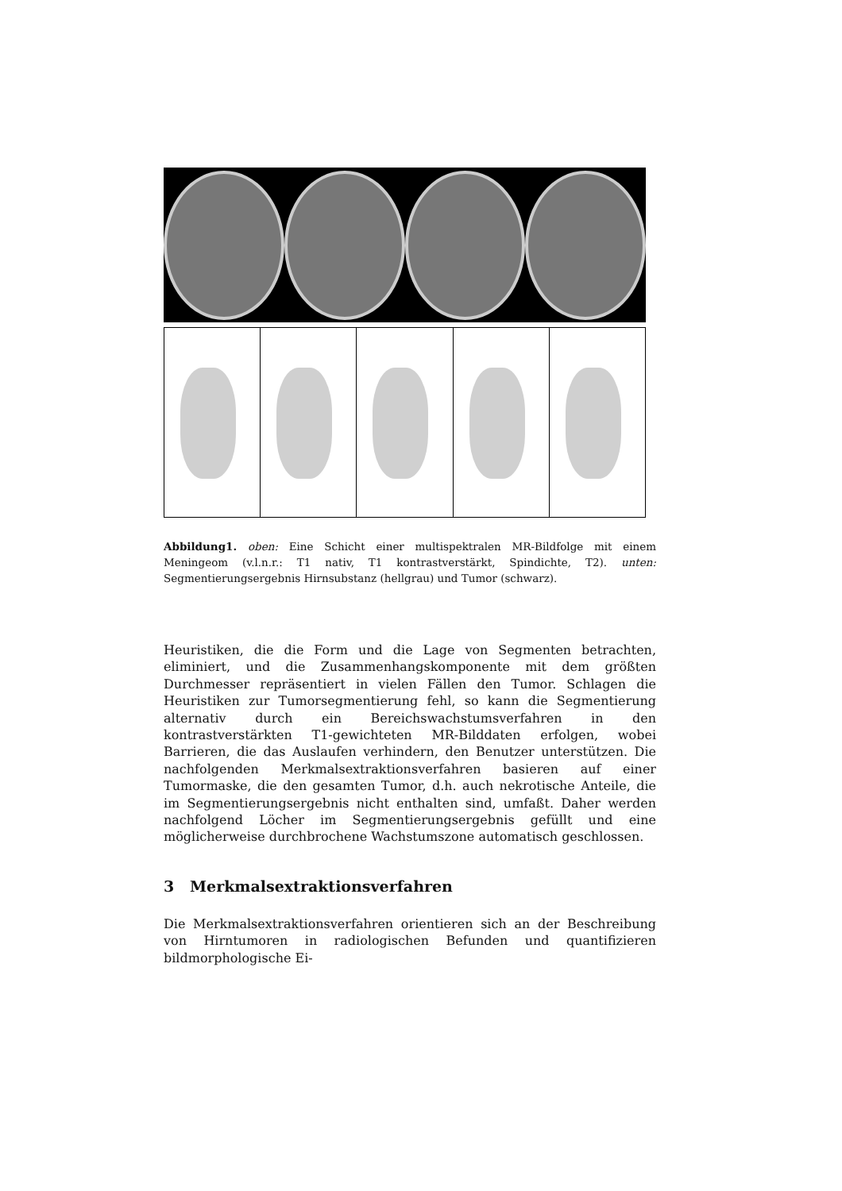Abbildung1. oben: Eine Schicht einer multispektralen MR-Bildfolge mit einem Meningeom (v.l.n.r.: T1 nativ, T1 kontrastverstärkt, Spindichte, T2). unten: Segmentierungsergebnis Hirnsubstanz (hellgrau) und Tumor (schwarz).
Heuristiken, die die Form und die Lage von Segmenten betrachten, eliminiert, und die Zusammenhangskomponente mit dem größten Durchmesser repräsentiert in vielen Fällen den Tumor. Schlagen die Heuristiken zur Tumorsegmentierung fehl, so kann die Segmentierung alternativ durch ein Bereichswachstumsverfahren in den kontrastverstärkten T1-gewichteten MR-Bilddaten erfolgen, wobei Barrieren, die das Auslaufen verhindern, den Benutzer unterstützen. Die nachfolgenden Merkmalsextraktionsverfahren basieren auf einer Tumormaske, die den gesamten Tumor, d.h. auch nekrotische Anteile, die im Segmentierungsergebnis nicht enthalten sind, umfaßt. Daher werden nachfolgend Löcher im Segmentierungsergebnis gefüllt und eine möglicherweise durchbrochene Wachstumszone automatisch geschlossen.
3 Merkmalsextraktionsverfahren
Die Merkmalsextraktionsverfahren orientieren sich an der Beschreibung von Hirntumoren in radiologischen Befunden und quantifizieren bildmorphologische Ei-